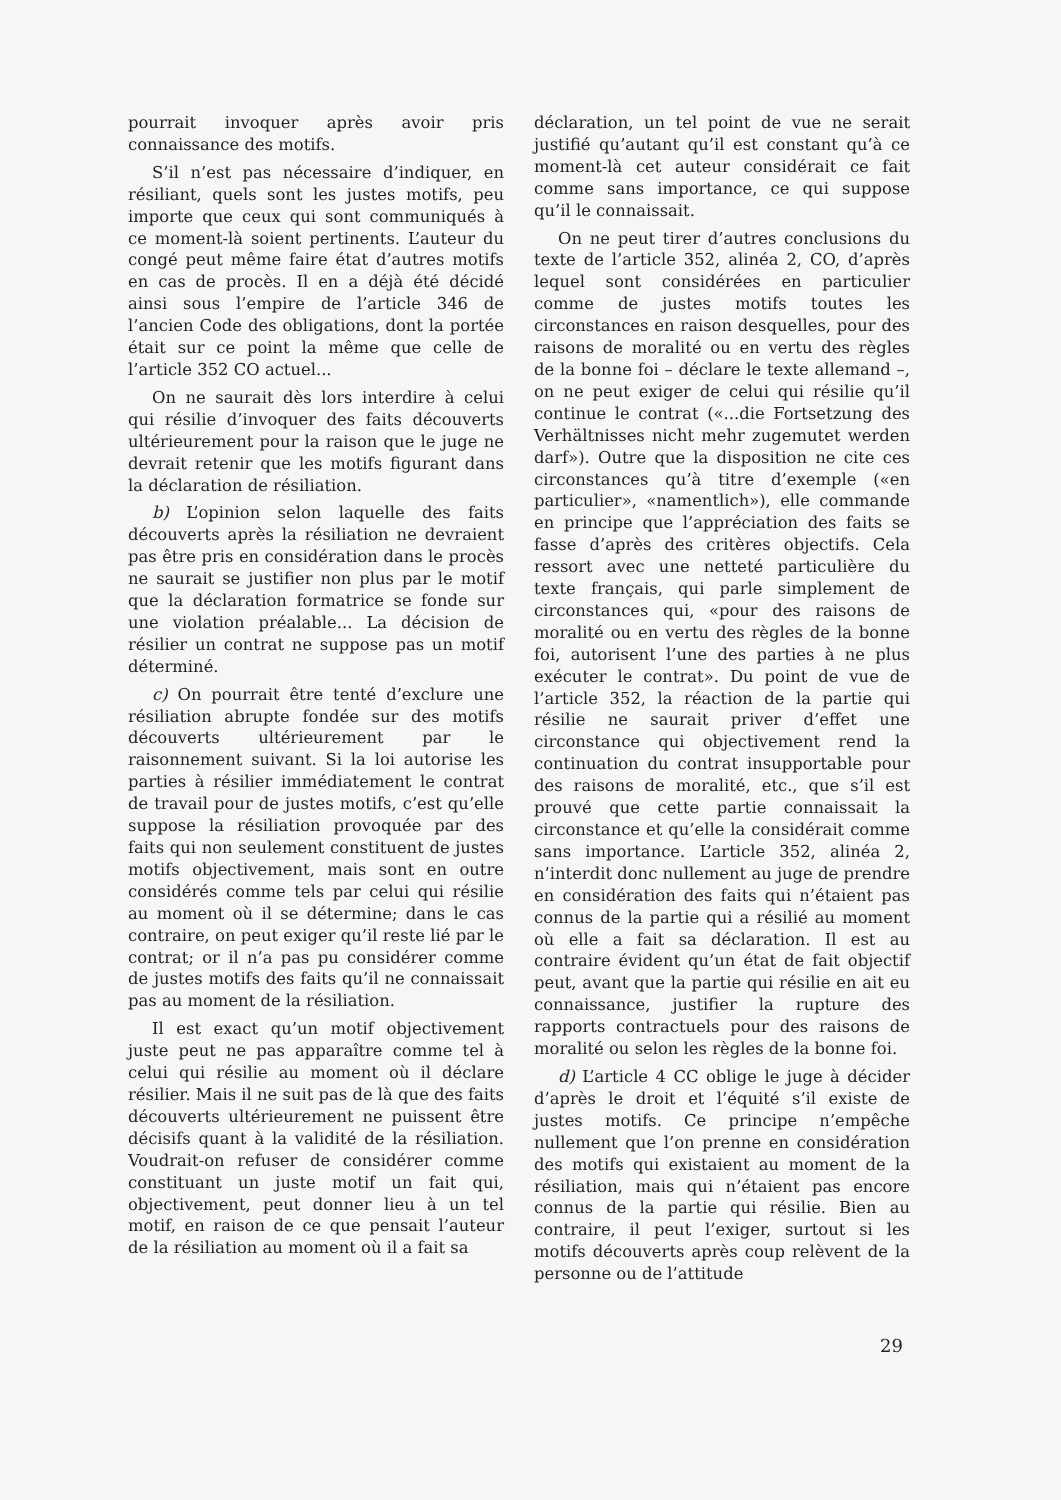pourrait invoquer après avoir pris connaissance des motifs.
S’il n’est pas nécessaire d’indiquer, en résiliant, quels sont les justes motifs, peu importe que ceux qui sont communiqués à ce moment-là soient pertinents. L’auteur du congé peut même faire état d’autres motifs en cas de procès. Il en a déjà été décidé ainsi sous l’empire de l’article 346 de l’ancien Code des obligations, dont la portée était sur ce point la même que celle de l’article 352 CO actuel...
On ne saurait dès lors interdire à celui qui résilie d’invoquer des faits découverts ultérieurement pour la raison que le juge ne devrait retenir que les motifs figurant dans la déclaration de résiliation.
b) L’opinion selon laquelle des faits découverts après la résiliation ne devraient pas être pris en considération dans le procès ne saurait se justifier non plus par le motif que la déclaration formatrice se fonde sur une violation préalable... La décision de résilier un contrat ne suppose pas un motif déterminé.
c) On pourrait être tenté d’exclure une résiliation abrupte fondée sur des motifs découverts ultérieurement par le raisonnement suivant. Si la loi autorise les parties à résilier immédiatement le contrat de travail pour de justes motifs, c’est qu’elle suppose la résiliation provoquée par des faits qui non seulement constituent de justes motifs objectivement, mais sont en outre considérés comme tels par celui qui résilie au moment où il se détermine; dans le cas contraire, on peut exiger qu’il reste lié par le contrat; or il n’a pas pu considérer comme de justes motifs des faits qu’il ne connaissait pas au moment de la résiliation.
Il est exact qu’un motif objectivement juste peut ne pas apparaître comme tel à celui qui résilie au moment où il déclare résilier. Mais il ne suit pas de là que des faits découverts ultérieurement ne puissent être décisifs quant à la validité de la résiliation. Voudrait-on refuser de considérer comme constituant un juste motif un fait qui, objectivement, peut donner lieu à un tel motif, en raison de ce que pensait l’auteur de la résiliation au moment où il a fait sa
déclaration, un tel point de vue ne serait justifié qu’autant qu’il est constant qu’à ce moment-là cet auteur considérait ce fait comme sans importance, ce qui suppose qu’il le connaissait.
On ne peut tirer d’autres conclusions du texte de l’article 352, alinéa 2, CO, d’après lequel sont considérées en particulier comme de justes motifs toutes les circonstances en raison desquelles, pour des raisons de moralité ou en vertu des règles de la bonne foi – déclare le texte allemand –, on ne peut exiger de celui qui résilie qu’il continue le contrat («...die Fortsetzung des Verhältnisses nicht mehr zugemutet werden darf»). Outre que la disposition ne cite ces circonstances qu’à titre d’exemple («en particulier», «namentlich»), elle commande en principe que l’appréciation des faits se fasse d’après des critères objectifs. Cela ressort avec une netteté particulière du texte français, qui parle simplement de circonstances qui, «pour des raisons de moralité ou en vertu des règles de la bonne foi, autorisent l’une des parties à ne plus exécuter le contrat». Du point de vue de l’article 352, la réaction de la partie qui résilie ne saurait priver d’effet une circonstance qui objectivement rend la continuation du contrat insupportable pour des raisons de moralité, etc., que s’il est prouvé que cette partie connaissait la circonstance et qu’elle la considérait comme sans importance. L’article 352, alinéa 2, n’interdit donc nullement au juge de prendre en considération des faits qui n’étaient pas connus de la partie qui a résilié au moment où elle a fait sa déclaration. Il est au contraire évident qu’un état de fait objectif peut, avant que la partie qui résilie en ait eu connaissance, justifier la rupture des rapports contractuels pour des raisons de moralité ou selon les règles de la bonne foi.
d) L’article 4 CC oblige le juge à décider d’après le droit et l’équité s’il existe de justes motifs. Ce principe n’empêche nullement que l’on prenne en considération des motifs qui existaient au moment de la résiliation, mais qui n’étaient pas encore connus de la partie qui résilie. Bien au contraire, il peut l’exiger, surtout si les motifs découverts après coup relèvent de la personne ou de l’attitude
29